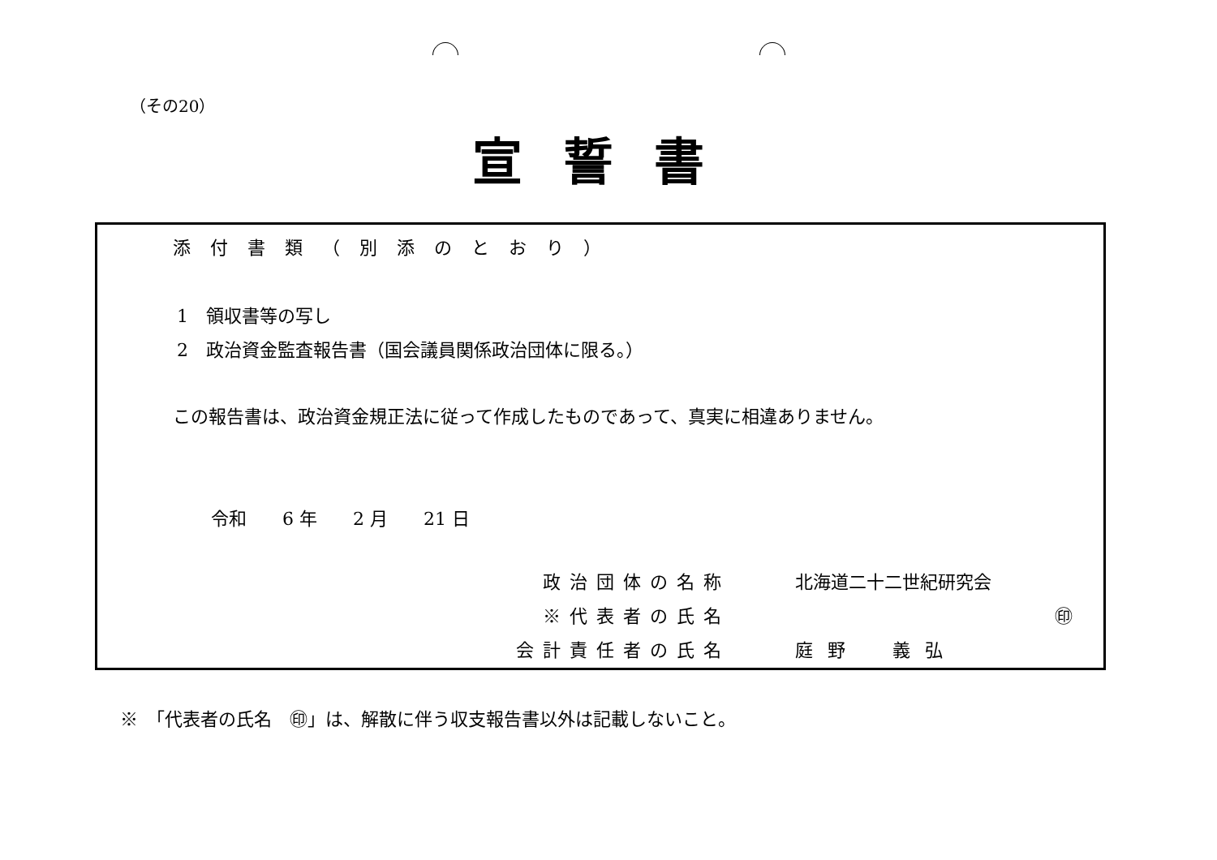（その20）
宣誓書
添付書類（別添のとおり）
1　領収書等の写し
2　政治資金監査報告書（国会議員関係政治団体に限る。）
この報告書は、政治資金規正法に従って作成したものであって、真実に相違ありません。
令和　　6 年　　2 月　　21 日
政治団体の名称 北海道二十二世紀研究会
※代表者の氏名 ㊞
会計責任者の氏名 庭野　義弘
※　「代表者の氏名　㊞」は、解散に伴う収支報告書以外は記載しないこと。